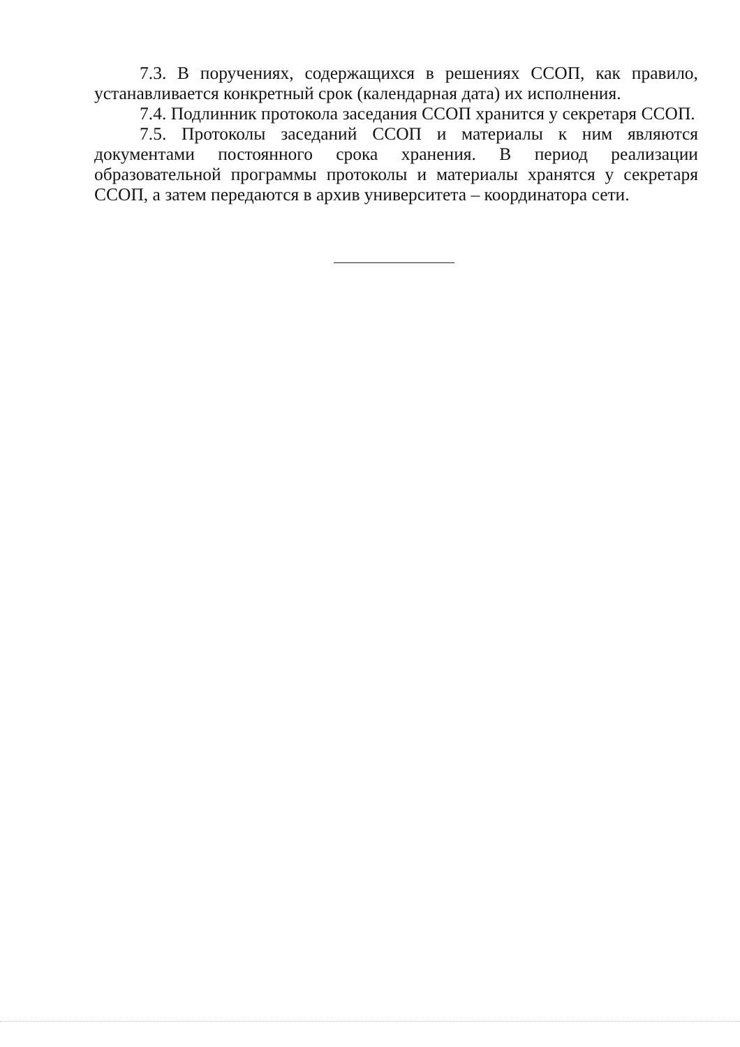7.3. В поручениях, содержащихся в решениях ССОП, как правило, устанавливается конкретный срок (календарная дата) их исполнения.
7.4. Подлинник протокола заседания ССОП хранится у секретаря ССОП.
7.5. Протоколы заседаний ССОП и материалы к ним являются документами постоянного срока хранения. В период реализации образовательной программы протоколы и материалы хранятся у секретаря ССОП, а затем передаются в архив университета – координатора сети.